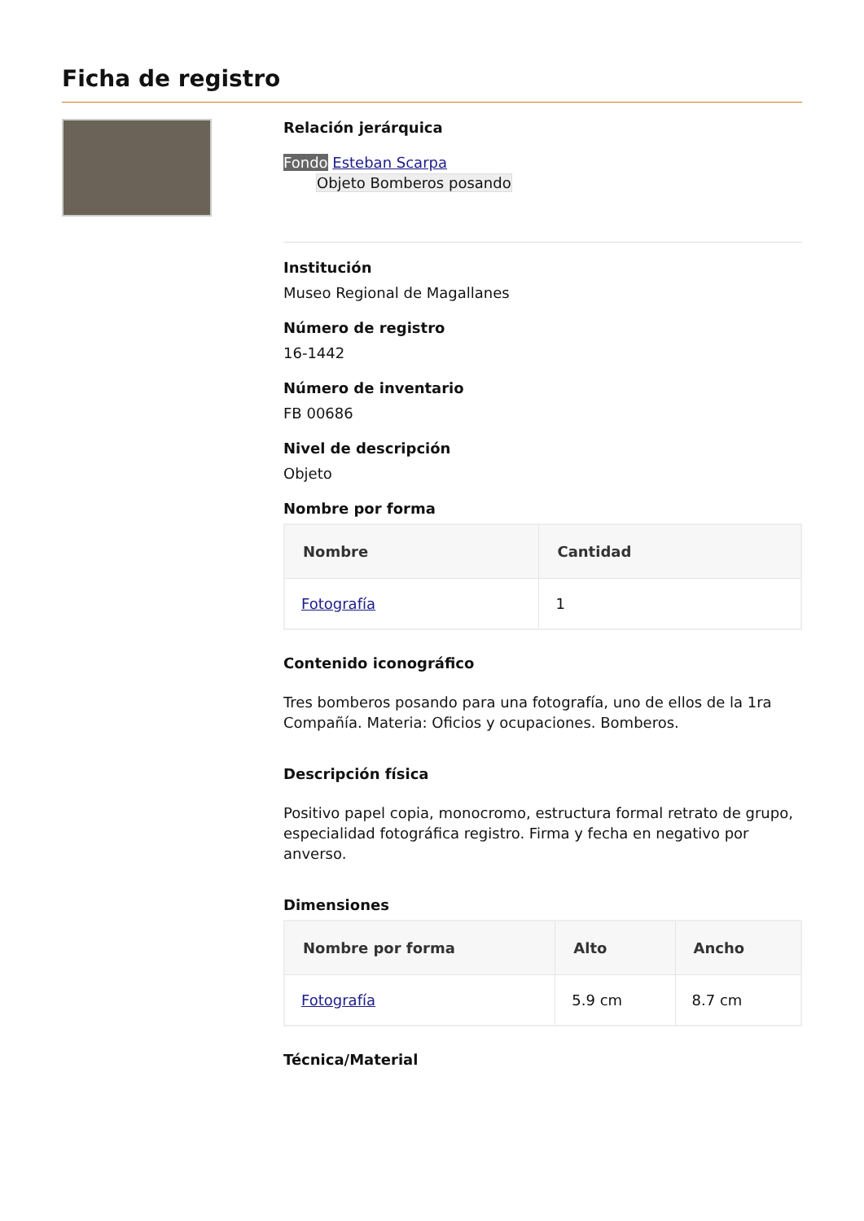Ficha de registro
Relación jerárquica
Fondo Esteban Scarpa
Objeto Bomberos posando
Institución
Museo Regional de Magallanes
Número de registro
16-1442
Número de inventario
FB 00686
Nivel de descripción
Objeto
Nombre por forma
| Nombre | Cantidad |
| --- | --- |
| Fotografía | 1 |
Contenido iconográfico
Tres bomberos posando para una fotografía, uno de ellos de la 1ra Compañía. Materia: Oficios y ocupaciones. Bomberos.
Descripción física
Positivo papel copia, monocromo, estructura formal retrato de grupo, especialidad fotográfica registro. Firma y fecha en negativo por anverso.
Dimensiones
| Nombre por forma | Alto | Ancho |
| --- | --- | --- |
| Fotografía | 5.9 cm | 8.7 cm |
Técnica/Material